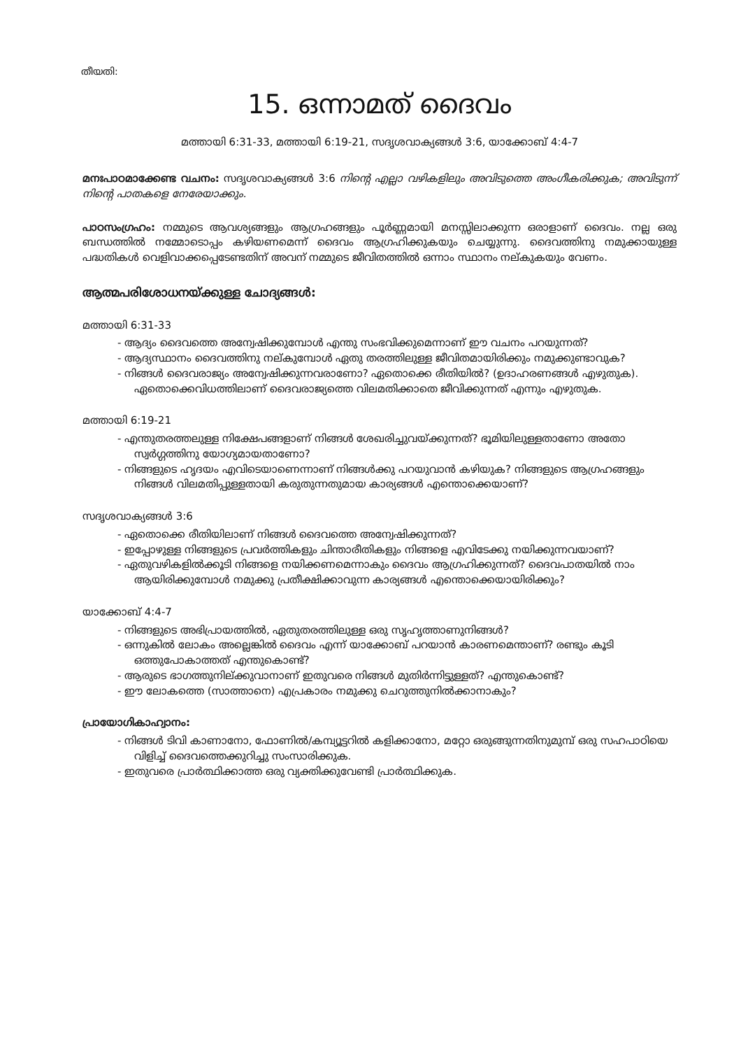തീയതി:
15. ഒന്നാമത് ദൈവം
മത്തായി 6:31-33, മത്തായി 6:19-21, സദൃശവാക്യങ്ങൾ 3:6, യാക്കോബ് 4:4-7
മനഃപാഠമാക്കേണ്ട വചനം: സദൃശവാക്യങ്ങൾ 3:6 നിന്റെ എല്ലാ വഴികളിലും അവിടുത്തെ അംഗീകരിക്കുക; അവിടുന്ന് നിന്റെ പാതകളെ നേരേയാക്കും.
പാഠസംഗ്രഹം: നമ്മുടെ ആവശ്യങ്ങളും ആഗ്രഹങ്ങളും പൂർണ്ണമായി മനസ്സിലാക്കുന്ന ഒരാളാണ് ദൈവം. നല്ല ഒരു ബന്ധത്തിൽ നമ്മോടൊപ്പം കഴിയണമെന്ന് ദൈവം ആഗ്രഹിക്കുകയും ചെയ്യുന്നു. ദൈവത്തിനു നമുക്കായുള്ള പദ്ധതികൾ വെളിവാക്കപ്പെടേണ്ടതിന് അവന് നമ്മുടെ ജീവിതത്തിൽ ഒന്നാം സ്ഥാനം നല്കുകയും വേണം.
ആത്മപരിശോധനയ്ക്കുള്ള ചോദ്യങ്ങൾ:
മത്തായി 6:31-33
- ആദ്യം ദൈവത്തെ അന്വേഷിക്കുമ്പോൾ എന്തു സംഭവിക്കുമെന്നാണ് ഈ വചനം പറയുന്നത്?
- ആദ്യസ്ഥാനം ദൈവത്തിനു നല്കുമ്പോൾ ഏതു തരത്തിലുള്ള ജീവിതമായിരിക്കും നമുക്കുണ്ടാവുക?
- നിങ്ങൾ ദൈവരാജ്യം അന്വേഷിക്കുന്നവരാണോ? ഏതൊക്കെ രീതിയിൽ? (ഉദാഹരണങ്ങൾ എഴുതുക). ഏതൊക്കെവിധത്തിലാണ് ദൈവരാജ്യത്തെ വിലമതിക്കാതെ ജീവിക്കുന്നത് എന്നും എഴുതുക.
മത്തായി 6:19-21
- എന്തുതരത്തലുള്ള നിക്ഷേപങ്ങളാണ് നിങ്ങൾ ശേഖരിച്ചുവയ്ക്കുന്നത്? ഭൂമിയിലുള്ളതാണോ അതോ സ്വർഗ്ഗത്തിനു യോഗ്യമായതാണോ?
- നിങ്ങളുടെ ഹൃദയം എവിടെയാണെന്നാണ് നിങ്ങൾക്കു പറയുവാൻ കഴിയുക? നിങ്ങളുടെ ആഗ്രഹങ്ങളും നിങ്ങൾ വിലമതിപ്പുള്ളതായി കരുതുന്നതുമായ കാര്യങ്ങൾ എന്തൊക്കെയാണ്?
സദൃശവാക്യങ്ങൾ 3:6
- ഏതൊക്കെ രീതിയിലാണ് നിങ്ങൾ ദൈവത്തെ അന്വേഷിക്കുന്നത്?
- ഇപ്പോഴുള്ള നിങ്ങളുടെ പ്രവർത്തികളും ചിന്താരീതികളും നിങ്ങളെ എവിടേക്കു നയിക്കുന്നവയാണ്?
- ഏതുവഴികളിൽക്കൂടി നിങ്ങളെ നയിക്കണമെന്നാകും ദൈവം ആഗ്രഹിക്കുന്നത്? ദൈവപാതയിൽ നാം ആയിരിക്കുമ്പോൾ നമുക്കു പ്രതീക്ഷിക്കാവുന്ന കാര്യങ്ങൾ എന്തൊക്കെയായിരിക്കും?
യാക്കോബ് 4:4-7
- നിങ്ങളുടെ അഭിപ്രായത്തിൽ, ഏതുതരത്തിലുള്ള ഒരു സൃഹൃത്താണുനിങ്ങൾ?
- ഒന്നുകിൽ ലോകം അല്ലെങ്കിൽ ദൈവം എന്ന് യാക്കോബ് പറയാൻ കാരണമെന്താണ്? രണ്ടും കൂടി ഒത്തുപോകാത്തത് എന്തുകൊണ്ട്?
- ആരുടെ ഭാഗത്തുനില്ക്കുവാനാണ് ഇതുവരെ നിങ്ങൾ മുതിർന്നിട്ടുള്ളത്? എന്തുകൊണ്ട്?
- ഈ ലോകത്തെ (സാത്താനെ) എപ്രകാരം നമുക്കു ചെറുത്തുനിൽക്കാനാകും?
പ്രായോഗികാഹ്വാനം:
- നിങ്ങൾ ടിവി കാണാനോ, ഫോണിൽ/കമ്പ്യൂട്ടറിൽ കളിക്കാനോ, മറ്റോ ഒരുങ്ങുന്നതിനുമുമ്പ് ഒരു സഹപാഠിയെ വിളിച്ച് ദൈവത്തെക്കുറിച്ചു സംസാരിക്കുക.
- ഇതുവരെ പ്രാർത്ഥിക്കാത്ത ഒരു വ്യക്തിക്കുവേണ്ടി പ്രാർത്ഥിക്കുക.